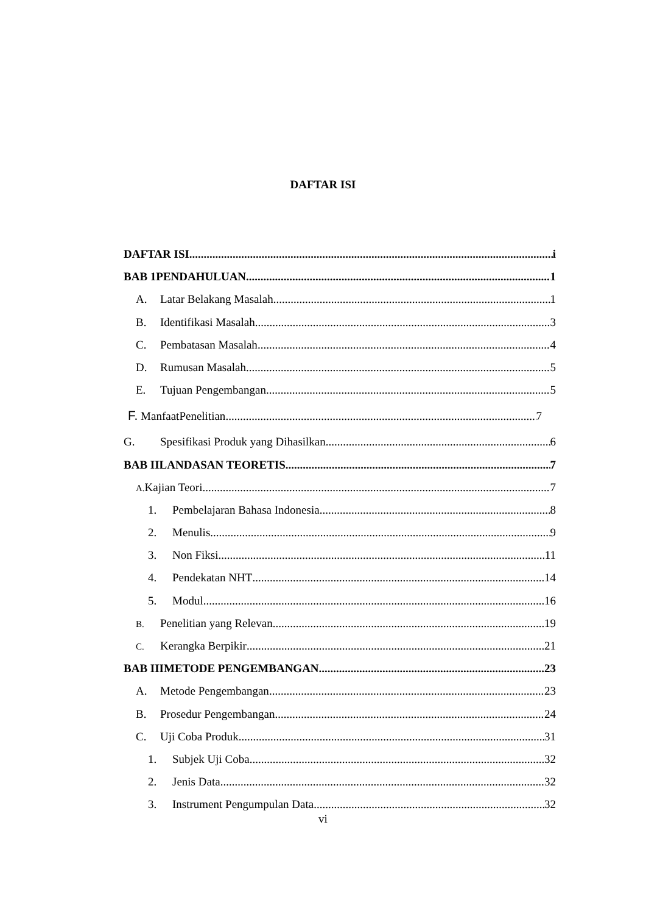DAFTAR ISI
DAFTAR ISI i
BAB 1PENDAHULUAN 1
A. Latar Belakang Masalah 1
B. Identifikasi Masalah 3
C. Pembatasan Masalah 4
D. Rumusan Masalah 5
E. Tujuan Pengembangan 5
F. ManfaatPenelitian 7
G. Spesifikasi Produk yang Dihasilkan 6
BAB IILANDASAN TEORETIS 7
A. Kajian Teori 7
1. Pembelajaran Bahasa Indonesia 8
2. Menulis 9
3. Non Fiksi 11
4. Pendekatan NHT 14
5. Modul 16
B. Penelitian yang Relevan 19
C. Kerangka Berpikir 21
BAB IIIMETODE PENGEMBANGAN 23
A. Metode Pengembangan 23
B. Prosedur Pengembangan 24
C. Uji Coba Produk 31
1. Subjek Uji Coba 32
2. Jenis Data 32
3. Instrument Pengumpulan Data 32
vi